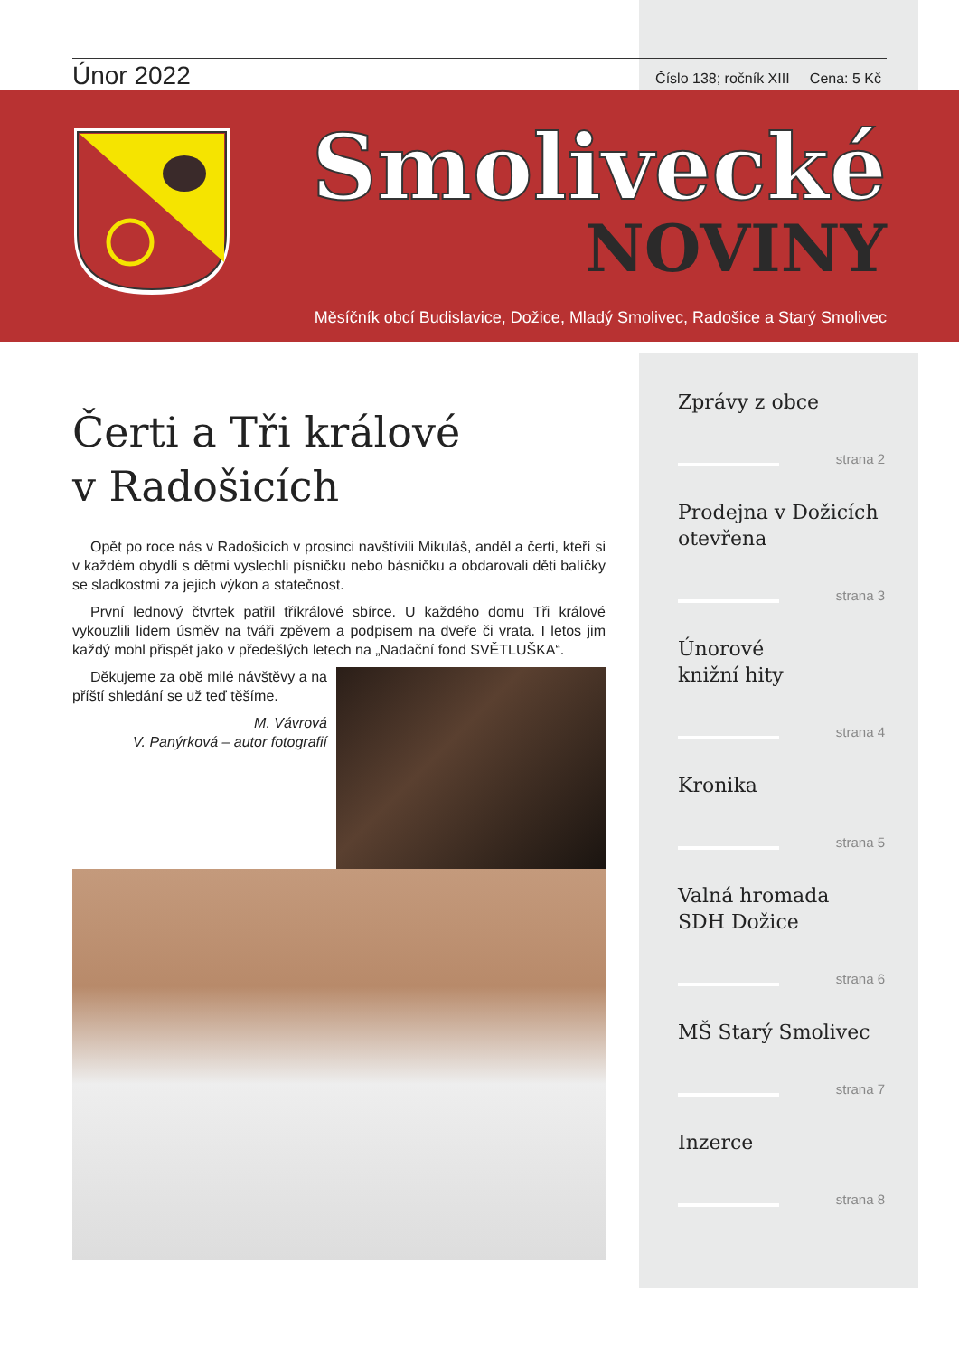Únor 2022
Číslo 138; ročník XIII Cena: 5 Kč
Smolivecké
NOVINY
Měsíčník obcí Budislavice, Dožice, Mladý Smolivec, Radošice a Starý Smolivec
Čerti a Tři králové
v Radošicích
Opět po roce nás v Radošicích v prosinci navštívili Mikuláš, anděl a čerti, kteří si v každém obydlí s dětmi vyslechli písničku nebo básničku a obdarovali děti balíčky se sladkostmi za jejich výkon a statečnost.
První lednový čtvrtek patřil tříkrálové sbírce. U každého domu Tři králové vykouzlili lidem úsměv na tváři zpěvem a podpisem na dveře či vrata. I letos jim každý mohl přispět jako v předešlých letech na „Nadační fond SVĚTLUŠKA“.
Děkujeme za obě milé návštěvy a na příští shledání se už teď těšíme.
M. Vávrová
V. Panýrková – autor fotografií
Zprávy z obce
strana 2
Prodejna v Dožicích otevřena
strana 3
Únorové
knižní hity
strana 4
Kronika
strana 5
Valná hromada
SDH Dožice
strana 6
MŠ Starý Smolivec
strana 7
Inzerce
strana 8